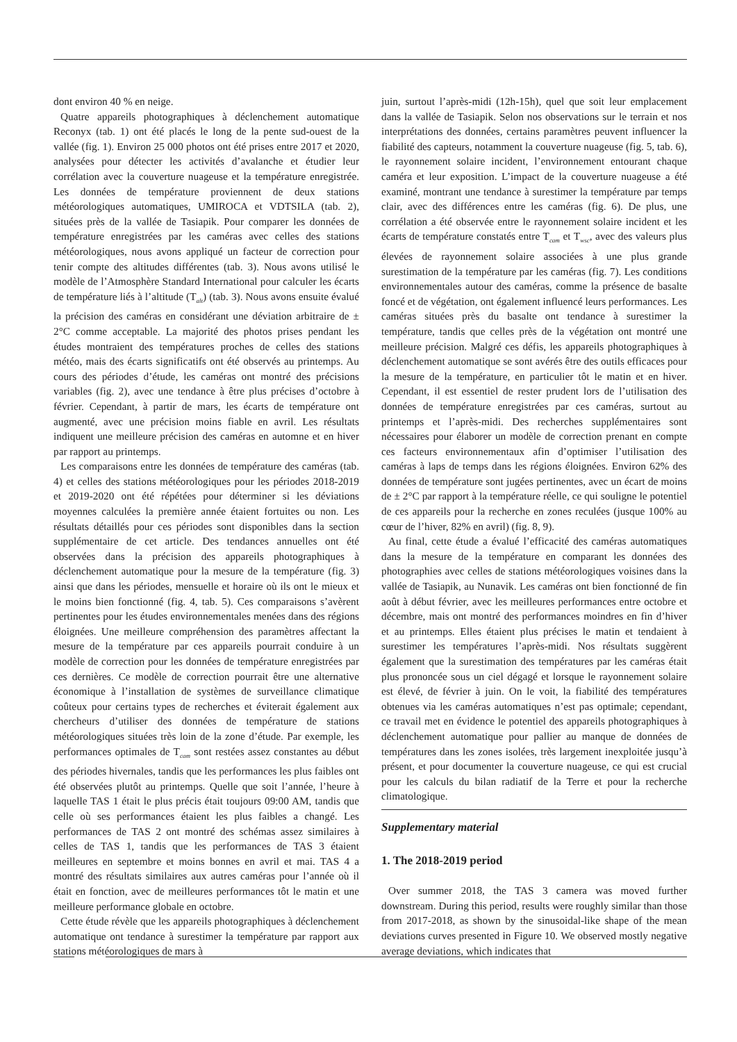dont environ 40 % en neige.
Quatre appareils photographiques à déclenchement automatique Reconyx (tab. 1) ont été placés le long de la pente sud-ouest de la vallée (fig. 1). Environ 25 000 photos ont été prises entre 2017 et 2020, analysées pour détecter les activités d’avalanche et étudier leur corrélation avec la couverture nuageuse et la température enregistrée. Les données de température proviennent de deux stations météorologiques automatiques, UMIROCA et VDTSILA (tab. 2), situées près de la vallée de Tasiapik. Pour comparer les données de température enregistrées par les caméras avec celles des stations météorologiques, nous avons appliqué un facteur de correction pour tenir compte des altitudes différentes (tab. 3). Nous avons utilisé le modèle de l’Atmosphère Standard International pour calculer les écarts de température liés à l’altitude (T<sub>alt</sub>) (tab. 3). Nous avons ensuite évalué la précision des caméras en considérant une déviation arbitraire de ± 2°C comme acceptable. La majorité des photos prises pendant les études montraient des températures proches de celles des stations météo, mais des écarts significatifs ont été observés au printemps. Au cours des périodes d’étude, les caméras ont montré des précisions variables (fig. 2), avec une tendance à être plus précises d’octobre à février. Cependant, à partir de mars, les écarts de température ont augmenté, avec une précision moins fiable en avril. Les résultats indiquent une meilleure précision des caméras en automne et en hiver par rapport au printemps.
Les comparaisons entre les données de température des caméras (tab. 4) et celles des stations météorologiques pour les périodes 2018-2019 et 2019-2020 ont été répétées pour déterminer si les déviations moyennes calculées la première année étaient fortuites ou non. Les résultats détaillés pour ces périodes sont disponibles dans la section supplémentaire de cet article. Des tendances annuelles ont été observées dans la précision des appareils photographiques à déclenchement automatique pour la mesure de la température (fig. 3) ainsi que dans les périodes, mensuelle et horaire où ils ont le mieux et le moins bien fonctionné (fig. 4, tab. 5). Ces comparaisons s’avèrent pertinentes pour les études environnementales menées dans des régions éloignées. Une meilleure compréhension des paramètres affectant la mesure de la température par ces appareils pourrait conduire à un modèle de correction pour les données de température enregistrées par ces dernières. Ce modèle de correction pourrait être une alternative économique à l’installation de systèmes de surveillance climatique coûteux pour certains types de recherches et éviterait également aux chercheurs d’utiliser des données de température de stations météorologiques situées très loin de la zone d’étude. Par exemple, les performances optimales de T<sub>cam</sub> sont restées assez constantes au début des périodes hivernales, tandis que les performances les plus faibles ont été observées plutôt au printemps. Quelle que soit l’année, l’heure à laquelle TAS 1 était le plus précis était toujours 09:00 AM, tandis que celle où ses performances étaient les plus faibles a changé. Les performances de TAS 2 ont montré des schémas assez similaires à celles de TAS 1, tandis que les performances de TAS 3 étaient meilleures en septembre et moins bonnes en avril et mai. TAS 4 a montré des résultats similaires aux autres caméras pour l’année où il était en fonction, avec de meilleures performances tôt le matin et une meilleure performance globale en octobre.
Cette étude révèle que les appareils photographiques à déclenchement automatique ont tendance à surestimer la température par rapport aux stations météorologiques de mars à
juin, surtout l’après-midi (12h-15h), quel que soit leur emplacement dans la vallée de Tasiapik. Selon nos observations sur le terrain et nos interprétations des données, certains paramètres peuvent influencer la fiabilité des capteurs, notamment la couverture nuageuse (fig. 5, tab. 6), le rayonnement solaire incident, l’environnement entourant chaque caméra et leur exposition. L’impact de la couverture nuageuse a été examiné, montrant une tendance à surestimer la température par temps clair, avec des différences entre les caméras (fig. 6). De plus, une corrélation a été observée entre le rayonnement solaire incident et les écarts de température constatés entre T<sub>cam</sub> et T<sub>wsc</sub>, avec des valeurs plus élevées de rayonnement solaire associées à une plus grande surestimation de la température par les caméras (fig. 7). Les conditions environnementales autour des caméras, comme la présence de basalte foncé et de végétation, ont également influencé leurs performances. Les caméras situées près du basalte ont tendance à surestimer la température, tandis que celles près de la végétation ont montré une meilleure précision. Malgré ces défis, les appareils photographiques à déclenchement automatique se sont avérés être des outils efficaces pour la mesure de la température, en particulier tôt le matin et en hiver. Cependant, il est essentiel de rester prudent lors de l’utilisation des données de température enregistrées par ces caméras, surtout au printemps et l’après-midi. Des recherches supplémentaires sont nécessaires pour élaborer un modèle de correction prenant en compte ces facteurs environnementaux afin d’optimiser l’utilisation des caméras à laps de temps dans les régions éloignées. Environ 62% des données de température sont jugées pertinentes, avec un écart de moins de ± 2°C par rapport à la température réelle, ce qui souligne le potentiel de ces appareils pour la recherche en zones reculées (jusque 100% au cœur de l’hiver, 82% en avril) (fig. 8, 9).
Au final, cette étude a évalué l’efficacité des caméras automatiques dans la mesure de la température en comparant les données des photographies avec celles de stations météorologiques voisines dans la vallée de Tasiapik, au Nunavik. Les caméras ont bien fonctionné de fin août à début février, avec les meilleures performances entre octobre et décembre, mais ont montré des performances moindres en fin d’hiver et au printemps. Elles étaient plus précises le matin et tendaient à surestimer les températures l’après-midi. Nos résultats suggèrent également que la surestimation des températures par les caméras était plus prononcée sous un ciel dégagé et lorsque le rayonnement solaire est élevé, de février à juin. On le voit, la fiabilité des températures obtenues via les caméras automatiques n’est pas optimale; cependant, ce travail met en évidence le potentiel des appareils photographiques à déclenchement automatique pour pallier au manque de données de températures dans les zones isolées, très largement inexploitée jusqu’à présent, et pour documenter la couverture nuageuse, ce qui est crucial pour les calculs du bilan radiatif de la Terre et pour la recherche climatologique.
Supplementary material
1. The 2018-2019 period
Over summer 2018, the TAS 3 camera was moved further downstream. During this period, results were roughly similar than those from 2017-2018, as shown by the sinusoidal-like shape of the mean deviations curves presented in Figure 10. We observed mostly negative average deviations, which indicates that